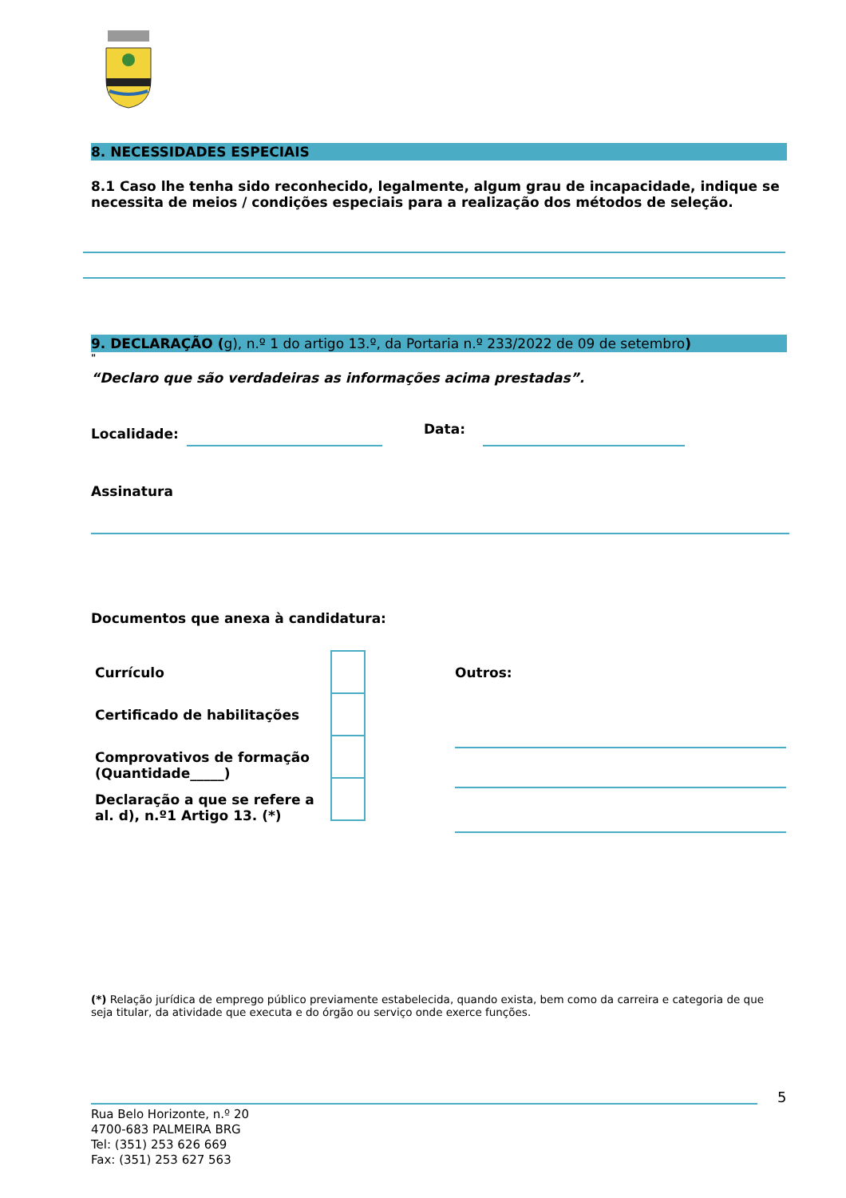8. NECESSIDADES ESPECIAIS
8.1 Caso lhe tenha sido reconhecido, legalmente, algum grau de incapacidade, indique se necessita de meios / condições especiais para a realização dos métodos de seleção.
9. DECLARAÇÃO (g), n.º 1 do artigo 13.º, da Portaria n.º 233/2022 de 09 de setembro)
"
“Declaro que são verdadeiras as informações acima prestadas”.
Localidade: Data:
Assinatura
Documentos que anexa à candidatura:
Currículo
Certificado de habilitações
Comprovativos de formação (Quantidade_____)
Declaração a que se refere a al. d), n.º1 Artigo 13. (*)
Outros:
(*) Relação jurídica de emprego público previamente estabelecida, quando exista, bem como da carreira e categoria de que seja titular, da atividade que executa e do órgão ou serviço onde exerce funções.
5
Rua Belo Horizonte, n.º 20
4700-683 PALMEIRA BRG
Tel: (351) 253 626 669
Fax: (351) 253 627 563